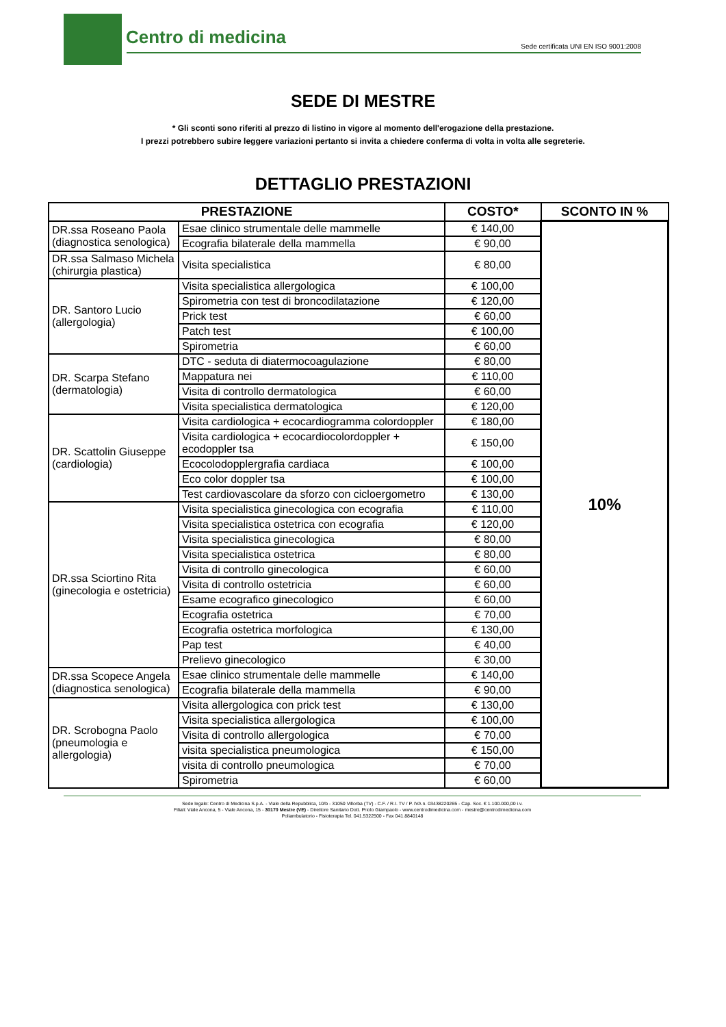Centro di medicina
Sede certificata UNI EN ISO 9001:2008
SEDE DI MESTRE
* Gli sconti sono riferiti al prezzo di listino in vigore al momento dell'erogazione della prestazione.
I prezzi potrebbero subire leggere variazioni pertanto si invita a chiedere conferma di volta in volta alle segreterie.
DETTAGLIO PRESTAZIONI
| PRESTAZIONE | | COSTO* | SCONTO IN % |
| --- | --- | --- | --- |
| DR.ssa Roseano Paola (diagnostica senologica) | Esae clinico strumentale delle mammelle | € 140,00 | 10% |
| | Ecografia bilaterale della mammella | € 90,00 | |
| DR.ssa Salmaso Michela (chirurgia plastica) | Visita specialistica | € 80,00 | |
| DR. Santoro Lucio (allergologia) | Visita specialistica allergologica | € 100,00 | |
| | Spirometria con test di broncodilatazione | € 120,00 | |
| | Prick test | € 60,00 | |
| | Patch test | € 100,00 | |
| | Spirometria | € 60,00 | |
| DR. Scarpa Stefano (dermatologia) | DTC - seduta di diatermocoagulazione | € 80,00 | |
| | Mappatura nei | € 110,00 | |
| | Visita di controllo dermatologica | € 60,00 | |
| | Visita specialistica dermatologica | € 120,00 | |
| DR. Scattolin Giuseppe (cardiologia) | Visita cardiologica + ecocardiogramma colordoppler | € 180,00 | |
| | Visita cardiologica + ecocardiocolordoppler + ecodoppler tsa | € 150,00 | |
| | Ecocolodopplergrafia cardiaca | € 100,00 | |
| | Eco color doppler tsa | € 100,00 | |
| | Test cardiovascolare da sforzo con cicloergometro | € 130,00 | |
| DR.ssa Sciortino Rita (ginecologia e ostetricia) | Visita specialistica ginecologica con ecografia | € 110,00 | |
| | Visita specialistica ostetrica con ecografia | € 120,00 | |
| | Visita specialistica ginecologica | € 80,00 | |
| | Visita specialistica ostetrica | € 80,00 | |
| | Visita di controllo ginecologica | € 60,00 | |
| | Visita di controllo ostetricia | € 60,00 | |
| | Esame ecografico ginecologico | € 60,00 | |
| | Ecografia ostetrica | € 70,00 | |
| | Ecografia ostetrica morfologica | € 130,00 | |
| | Pap test | € 40,00 | |
| | Prelievo ginecologico | € 30,00 | |
| DR.ssa Scopece Angela (diagnostica senologica) | Esae clinico strumentale delle mammelle | € 140,00 | |
| | Ecografia bilaterale della mammella | € 90,00 | |
| DR. Scrobogna Paolo (pneumologia e allergologia) | Visita allergologica con prick test | € 130,00 | |
| | Visita specialistica allergologica | € 100,00 | |
| | Visita di controllo allergologica | € 70,00 | |
| | visita specialistica pneumologica | € 150,00 | |
| | visita di controllo pneumologica | € 70,00 | |
| | Spirometria | € 60,00 | |
Sede legale: Centro di Medicina S.p.A. - Viale della Repubblica, 10/b - 31050 Villorba (TV) - C.F. / R.I. TV / P. IVA n. 03438220265 - Cap. Soc. € 1.100.000,00 i.v.
Filiali: Viale Ancona, 5 - Viale Ancona, 15 - 30170 Mestre (VE) - Direttore Sanitario Dott. Priolo Giampaolo - www.centrodimedicina.com - mestre@centrodimedicina.com
Poliambulatorio - Fisioterapia Tel. 041.5322500 - Fax 041.8840148